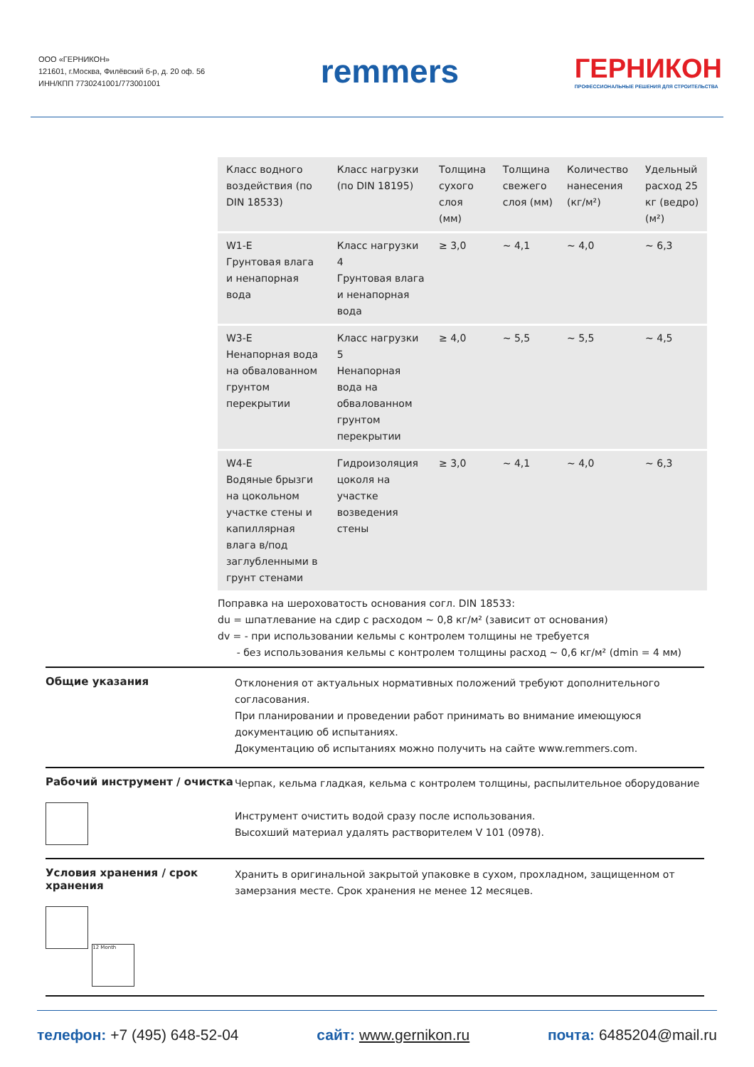ООО «ГЕРНИКОН»
121601, г.Москва, Филёвский б-р, д. 20 оф. 56
ИНН/КПП 7730241001/773001001
remmers
ГЕРНИКОН
ПРОФЕССИОНАЛЬНЫЕ РЕШЕНИЯ ДЛЯ СТРОИТЕЛЬСТВА
| Класс водного воздействия (по DIN 18533) | Класс нагрузки (по DIN 18195) | Толщина сухого слоя (мм) | Толщина свежего слоя (мм) | Количество нанесения (кг/м²) | Удельный расход 25 кг (ведро) (м²) |
| --- | --- | --- | --- | --- | --- |
| W1-E Грунтовая влага и ненапорная вода | Класс нагрузки 4 Грунтовая влага и ненапорная вода | ≥ 3,0 | ~ 4,1 | ~ 4,0 | ~ 6,3 |
| W3-E Ненапорная вода на обвалованном грунтом перекрытии | Класс нагрузки 5 Ненапорная вода на обвалованном грунтом перекрытии | ≥ 4,0 | ~ 5,5 | ~ 5,5 | ~ 4,5 |
| W4-E Водяные брызги на цокольном участке стены и капиллярная влага в/под заглубленными в грунт стенами | Гидроизоляция цоколя на участке возведения стены | ≥ 3,0 | ~ 4,1 | ~ 4,0 | ~ 6,3 |
Поправка на шероховатость основания согл. DIN 18533:
du = шпатлевание на сдир с расходом ~ 0,8 кг/м² (зависит от основания)
dv = - при использовании кельмы с контролем толщины не требуется
- без использования кельмы с контролем толщины расход ~ 0,6 кг/м² (dmin = 4 мм)
Общие указания
Отклонения от актуальных нормативных положений требуют дополнительного согласования.
При планировании и проведении работ принимать во внимание имеющуюся документацию об испытаниях.
Документацию об испытаниях можно получить на сайте www.remmers.com.
Рабочий инструмент / очистка
Черпак, кельма гладкая, кельма с контролем толщины, распылительное оборудование
Инструмент очистить водой сразу после использования.
Высохший материал удалять растворителем V 101 (0978).
Условия хранения / срок хранения
12 Month
Хранить в оригинальной закрытой упаковке в сухом, прохладном, защищенном от замерзания месте. Срок хранения не менее 12 месяцев.
телефон: +7 (495) 648-52-04 сайт: www.gernikon.ru почта: 6485204@mail.ru